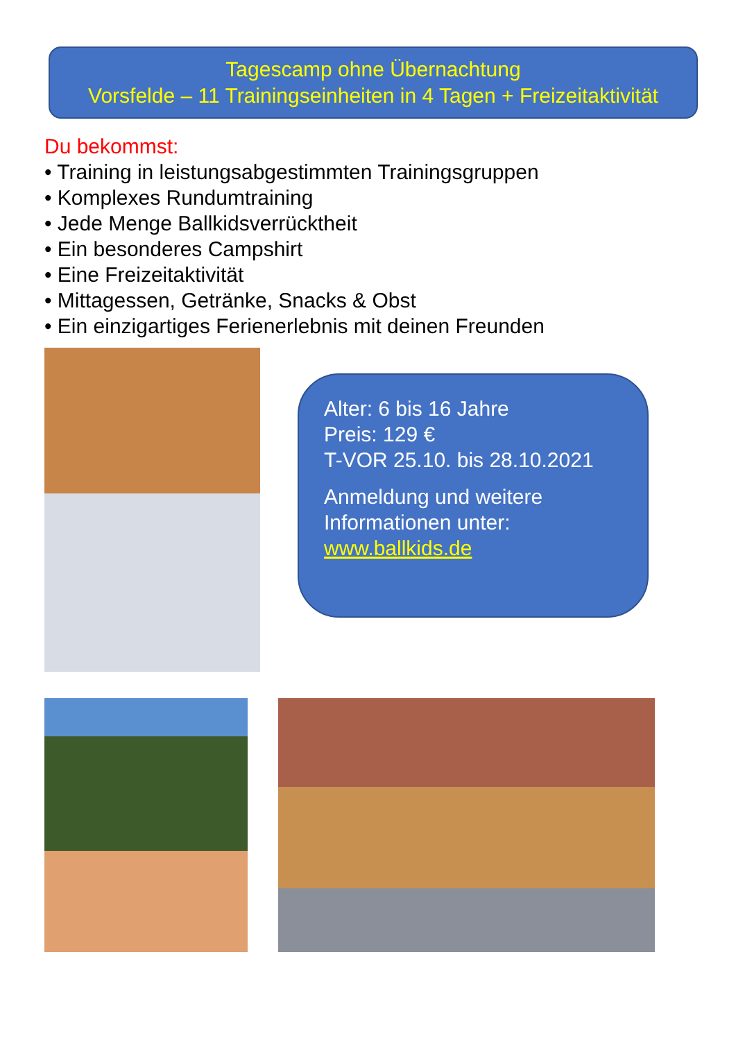Tagescamp ohne Übernachtung
Vorsfelde – 11 Trainingseinheiten in 4 Tagen + Freizeitaktivität
Du bekommst:
• Training in leistungsabgestimmten Trainingsgruppen
• Komplexes Rundumtraining
• Jede Menge Ballkidsverrücktheit
• Ein besonderes Campshirt
• Eine Freizeitaktivität
• Mittagessen, Getränke, Snacks & Obst
• Ein einzigartiges Ferienerlebnis mit deinen Freunden
Alter: 6 bis 16 Jahre
Preis: 129 €
T-VOR 25.10. bis 28.10.2021
Anmeldung und weitere
Informationen unter:
www.ballkids.de